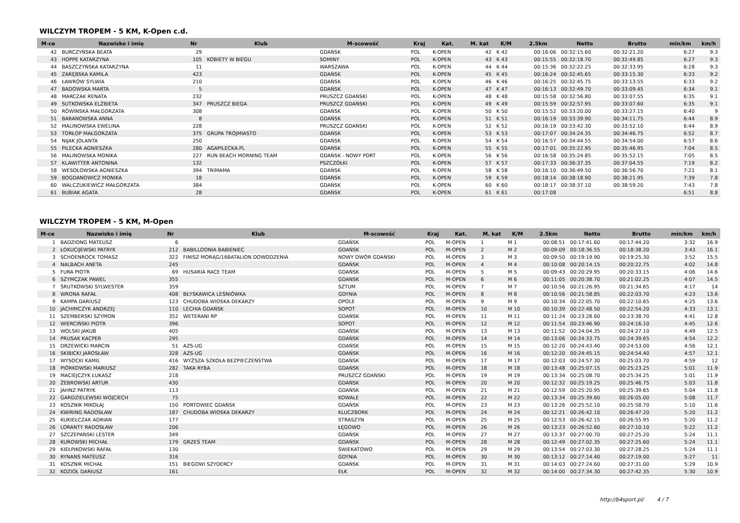WILCZYM TROPEM - 5 KM, K-Open c.d.
| M-ce | Nazwisko i imię | Nr | Klub | M-scowość | Kraj | Kat. | M. kat | K/M | 2.5km | Netto | Brutto | min/km | km/h |
| --- | --- | --- | --- | --- | --- | --- | --- | --- | --- | --- | --- | --- | --- |
| 42 | BURCZYŃSKA BEATA | 29 | | GDAŃSK | POL | K-OPEN | 42 | K 42 | 00:16:06 | 00:32:15.60 | 00:32:21.20 | 6:27 | 9.3 |
| 43 | HOPPE KATARZYNA | 105 | KOBIETY W BIEGU | SOMINY | POL | K-OPEN | 43 | K 43 | 00:15:55 | 00:32:18.70 | 00:32:49.85 | 6:27 | 9.3 |
| 44 | BASZCZYŃSKA KATARZYNA | 11 | | WARSZAWA | POL | K-OPEN | 44 | K 44 | 00:15:36 | 00:32:22.25 | 00:32:33.95 | 6:28 | 9.3 |
| 45 | ZARĘBSKA KAMILA | 423 | | GDAŃSK | POL | K-OPEN | 45 | K 45 | 00:16:24 | 00:32:45.65 | 00:33:15.30 | 6:33 | 9.2 |
| 46 | ŁAWRÓW SYLWIA | 210 | | GDAŃSK | POL | K-OPEN | 46 | K 46 | 00:16:25 | 00:32:45.75 | 00:33:13.55 | 6:33 | 9.2 |
| 47 | BADOWSKA MARTA | 5 | | GDAŃSK | POL | K-OPEN | 47 | K 47 | 00:16:13 | 00:32:49.70 | 00:33:09.45 | 6:34 | 9.1 |
| 48 | MARCZAK RENATA | 232 | | PRUSZCZ GDAŃSKI | POL | K-OPEN | 48 | K 48 | 00:15:58 | 00:32:56.80 | 00:33:07.55 | 6:35 | 9.1 |
| 49 | SUTKOWSKA ELŻBIETA | 347 | PRUSZCZ BIEGA | PRUSZCZ GDAŃSKI | POL | K-OPEN | 49 | K 49 | 00:15:59 | 00:32:57.95 | 00:33:07.60 | 6:35 | 9.1 |
| 50 | RÓWINSKA MAŁGORZATA | 308 | | GDAŃSK | POL | K-OPEN | 50 | K 50 | 00:15:52 | 00:33:20.00 | 00:33:27.15 | 6:40 | 9 |
| 51 | BARANOWSKA ANNA | 8 | | GDAŃSK | POL | K-OPEN | 51 | K 51 | 00:16:19 | 00:33:39.90 | 00:34:11.75 | 6:44 | 8.9 |
| 52 | MALINOWSKA EWELINA | 228 | | PRUSZCZ GDAŃSKI | POL | K-OPEN | 52 | K 52 | 00:16:19 | 00:33:42.30 | 00:33:52.10 | 6:44 | 8.9 |
| 53 | TORŁOP MAŁGORZATA | 375 | GRUPA TRÓJMIASTO | GDAŃSK | POL | K-OPEN | 53 | K 53 | 00:17:07 | 00:34:24.35 | 00:34:46.75 | 6:52 | 8.7 |
| 54 | NIJAK JOLANTA | 250 | | GDAŃSK | POL | K-OPEN | 54 | K 54 | 00:16:57 | 00:34:44.55 | 00:34:54.00 | 6:57 | 8.6 |
| 55 | PILECKA AGNIESZKA | 280 | AGAPILECKA.PL | GDAŃSK | POL | K-OPEN | 55 | K 55 | 00:17:01 | 00:35:22.95 | 00:35:46.95 | 7:04 | 8.5 |
| 56 | MALINOWSKA MONIKA | 227 | RUN BEACH MORNING TEAM | GDAŃSK - NOWY PORT | POL | K-OPEN | 56 | K 56 | 00:16:58 | 00:35:24.85 | 00:35:52.15 | 7:05 | 8.5 |
| 57 | KLAWITTER ANTONINA | 132 | | PSZCZÓŁKI | POL | K-OPEN | 57 | K 57 | 00:17:33 | 00:36:37.35 | 00:37:04.55 | 7:19 | 8.2 |
| 58 | WESOŁOWSKA AGNIESZKA | 394 | TRIMAMA | GDAŃSK | POL | K-OPEN | 58 | K 58 | 00:16:10 | 00:36:49.50 | 00:36:56.70 | 7:21 | 8.1 |
| 59 | BOGDANOWICZ MONIKA | 18 | | GDAŃSK | POL | K-OPEN | 59 | K 59 | 00:18:14 | 00:38:18.90 | 00:38:21.95 | 7:39 | 7.8 |
| 60 | WALCZUKIEWICZ MAŁGORZATA | 384 | | GDAŃSK | POL | K-OPEN | 60 | K 60 | 00:18:17 | 00:38:37.10 | 00:38:59.20 | 7:43 | 7.8 |
| 61 | BUBIAK AGATA | 28 | | GDAŃSK | POL | K-OPEN | 61 | K 61 | 00:17:08 | | | 6:51 | 8.8 |
WILCZYM TROPEM - 5 KM, M-Open
| M-ce | Nazwisko i imię | Nr | Klub | M-scowość | Kraj | Kat. | M. kat | K/M | 2.5km | Netto | Brutto | min/km | km/h |
| --- | --- | --- | --- | --- | --- | --- | --- | --- | --- | --- | --- | --- | --- |
| 1 | BADZIONG MATEUSZ | 6 | | GDAŃSK | POL | M-OPEN | 1 | M 1 | 00:08:51 | 00:17:41.60 | 00:17:44.20 | 3:32 | 16.9 |
| 2 | ŁOKUCIJEWSKI PATRYK | 212 | BABILLOONIA BABIENIEC | GDAŃSK | POL | M-OPEN | 2 | M 2 | 00:09:09 | 00:18:36.55 | 00:18:38.20 | 3:43 | 16.1 |
| 3 | SCHOENROCK TOMASZ | 322 | FINISZ MORĄG/16BATALION DOWODZENIA | NOWY DWÓR GDAŃSKI | POL | M-OPEN | 3 | M 3 | 00:09:50 | 00:19:19.90 | 00:19:25.30 | 3:52 | 15.5 |
| 4 | NALBACH ANETA | 245 | | GDAŃSK | POL | M-OPEN | 4 | M 4 | 00:10:08 | 00:20:14.15 | 00:20:22.75 | 4:02 | 14.8 |
| 5 | FURA PIOTR | 69 | HUSARIA RACE TEAM | GDAŃSK | POL | M-OPEN | 5 | M 5 | 00:09:43 | 00:20:29.95 | 00:20:33.15 | 4:06 | 14.6 |
| 6 | SZYMCZAK PAWEL | 355 | | GDANSK | POL | M-OPEN | 6 | M 6 | 00:11:05 | 00:20:38.70 | 00:21:02.25 | 4:07 | 14.5 |
| 7 | ŚRUTKOWSKI SYLWESTER | 359 | | SZTUM | POL | M-OPEN | 7 | M 7 | 00:10:56 | 00:21:26.95 | 00:21:34.65 | 4:17 | 14 |
| 8 | WRONA RAFAŁ | 408 | BŁYSKAWICA LEŚNIÓWKA | GDYNIA | POL | M-OPEN | 8 | M 8 | 00:10:56 | 00:21:58.85 | 00:22:03.70 | 4:23 | 13.6 |
| 9 | KAMPA DARIUSZ | 123 | CHUDOBA WIOSKA DEKARZY | OPOLE | POL | M-OPEN | 9 | M 9 | 00:10:34 | 00:22:05.70 | 00:22:10.65 | 4:25 | 13.6 |
| 10 | JACHIMCZYK ANDRZEJ | 110 | LECHIA GDAŃSK | SOPOT | POL | M-OPEN | 10 | M 10 | 00:10:39 | 00:22:48.50 | 00:22:54.20 | 4:33 | 13.1 |
| 11 | SZEMBERSKI SZYMON | 352 | WETERANI RP | GDAŃSK | POL | M-OPEN | 11 | M 11 | 00:11:24 | 00:23:28.60 | 00:23:38.70 | 4:41 | 12.8 |
| 12 | WIERCIŃSKI PIOTR | 396 | | SOPOT | POL | M-OPEN | 12 | M 12 | 00:11:54 | 00:23:46.90 | 00:24:16.10 | 4:45 | 12.6 |
| 13 | WOLSKI JAKUB | 405 | | GDAŃSK | POL | M-OPEN | 13 | M 13 | 00:11:52 | 00:24:04.35 | 00:24:27.10 | 4:49 | 12.5 |
| 14 | PRUSAK KACPER | 295 | | GDAŃSK | POL | M-OPEN | 14 | M 14 | 00:13:06 | 00:24:33.75 | 00:24:39.65 | 4:54 | 12.2 |
| 15 | DRZEWICKI MARCIN | 51 | AZS-UG | GDAŃSK | POL | M-OPEN | 15 | M 15 | 00:12:20 | 00:24:43.40 | 00:24:53.00 | 4:56 | 12.1 |
| 16 | SKIBICKI JAROSŁAW | 328 | AZS-UG | GDAŃSK | POL | M-OPEN | 16 | M 16 | 00:12:20 | 00:24:45.15 | 00:24:54.40 | 4:57 | 12.1 |
| 17 | WYSOCKI KAMIL | 416 | WYŻSZA SZKOŁA BEZPIECZEŃSTWA | GDAŃSK | POL | M-OPEN | 17 | M 17 | 00:12:03 | 00:24:57.30 | 00:25:03.70 | 4:59 | 12 |
| 18 | PIÓRKOWSKI MARIUSZ | 282 | TAKA RYBA | GDAŃSK | POL | M-OPEN | 18 | M 18 | 00:13:48 | 00:25:07.15 | 00:25:23.25 | 5:01 | 11.9 |
| 19 | MACIEJCZYK ŁUKASZ | 218 | | PRUSZCZ GDAŃSKI | POL | M-OPEN | 19 | M 19 | 00:13:34 | 00:25:08.70 | 00:25:34.25 | 5:01 | 11.9 |
| 20 | ŻEBROWSKI ARTUR | 430 | | GDAŃSK | POL | M-OPEN | 20 | M 20 | 00:12:32 | 00:25:19.25 | 00:25:46.75 | 5:03 | 11.8 |
| 21 | JAHNZ PATRYK | 113 | | GDAŃSK | POL | M-OPEN | 21 | M 21 | 00:12:59 | 00:25:20.95 | 00:25:39.65 | 5:04 | 11.8 |
| 22 | GARDZIELEWSKI WOJCIECH | 75 | | KOWALE | POL | M-OPEN | 22 | M 22 | 00:13:34 | 00:25:39.60 | 00:26:05.00 | 5:08 | 11.7 |
| 23 | KOSZNIK MIKOŁAJ | 150 | PORTOWIEC GDAŃSK | GDAŃSK | POL | M-OPEN | 23 | M 23 | 00:13:26 | 00:25:52.10 | 00:25:58.70 | 5:10 | 11.6 |
| 24 | KWIRING RADOSŁAW | 187 | CHUDOBA WIOSKA DEKARZY | KLUCZBORK | POL | M-OPEN | 24 | M 24 | 00:12:21 | 00:26:42.10 | 00:26:47.20 | 5:20 | 11.2 |
| 25 | KUKIEŁCZAK ADRIAN | 177 | | STRASZYN | POL | M-OPEN | 25 | M 25 | 00:12:53 | 00:26:42.15 | 00:26:55.95 | 5:20 | 11.2 |
| 26 | LORANTY RADOSŁAW | 206 | | ŁĘGOWO | POL | M-OPEN | 26 | M 26 | 00:13:23 | 00:26:52.60 | 00:27:10.10 | 5:22 | 11.2 |
| 27 | SZCZEPAŃSKI LESTER | 349 | | GDAŃSK | POL | M-OPEN | 27 | M 27 | 00:13:37 | 00:27:00.70 | 00:27:25.20 | 5:24 | 11.1 |
| 28 | KUROWSKI MICHAŁ | 179 | GRZEŚ TEAM | GDAŃSK | POL | M-OPEN | 28 | M 28 | 00:12:49 | 00:27:02.35 | 00:27:25.60 | 5:24 | 11.1 |
| 29 | KIEŁPIKOWSKI RAFAŁ | 130 | | ŚWIEKATOWO | POL | M-OPEN | 29 | M 29 | 00:13:54 | 00:27:03.30 | 00:27:28.25 | 5:24 | 11.1 |
| 30 | RYNANS MATEUSZ | 316 | | GDYNIA | POL | M-OPEN | 30 | M 30 | 00:13:12 | 00:27:14.40 | 00:27:19.00 | 5:27 | 11 |
| 31 | KOSZNIK MICHAŁ | 151 | BIEGOWI SZYDERCY | GDAŃSK | POL | M-OPEN | 31 | M 31 | 00:14:03 | 00:27:24.60 | 00:27:31.00 | 5:29 | 10.9 |
| 32 | KOZIOŁ DARIUSZ | 161 | | EŁK | POL | M-OPEN | 32 | M 32 | 00:14:00 | 00:27:34.30 | 00:27:42.35 | 5:30 | 10.9 |
http://b4sport.pl/ 4 / 7